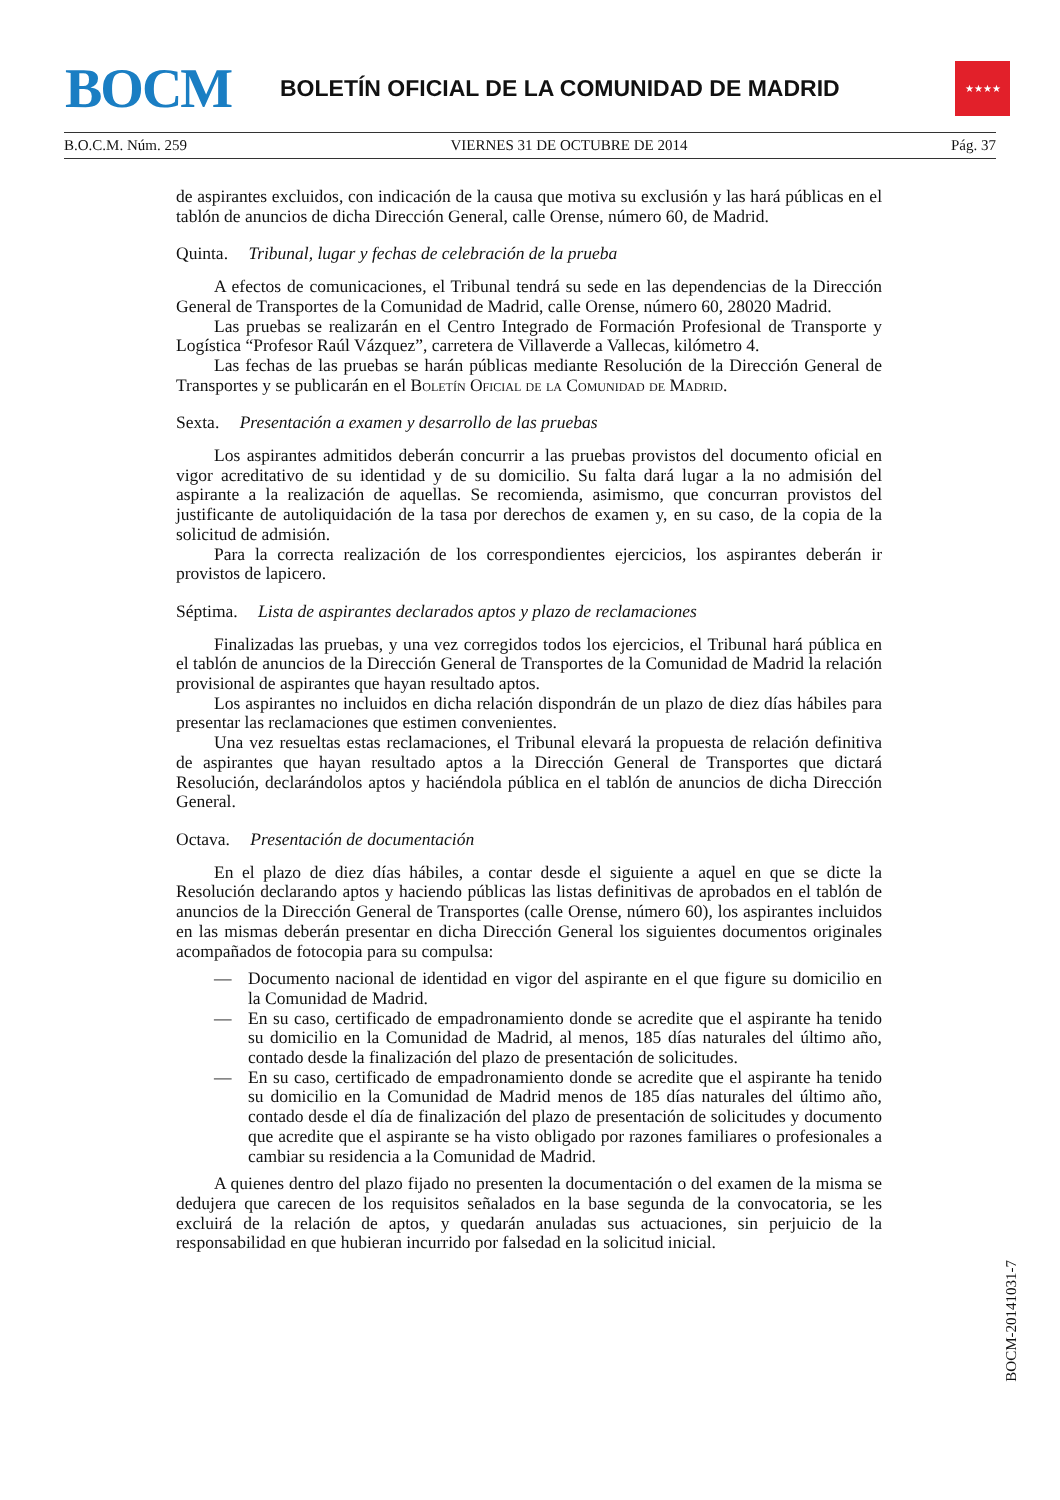BOCM
BOLETÍN OFICIAL DE LA COMUNIDAD DE MADRID
★★★★
B.O.C.M. Núm. 259 VIERNES 31 DE OCTUBRE DE 2014 Pág. 37
de aspirantes excluidos, con indicación de la causa que motiva su exclusión y las hará públicas en el tablón de anuncios de dicha Dirección General, calle Orense, número 60, de Madrid.
Quinta. Tribunal, lugar y fechas de celebración de la prueba
A efectos de comunicaciones, el Tribunal tendrá su sede en las dependencias de la Dirección General de Transportes de la Comunidad de Madrid, calle Orense, número 60, 28020 Madrid.
Las pruebas se realizarán en el Centro Integrado de Formación Profesional de Transporte y Logística “Profesor Raúl Vázquez”, carretera de Villaverde a Vallecas, kilómetro 4.
Las fechas de las pruebas se harán públicas mediante Resolución de la Dirección General de Transportes y se publicarán en el Boletín Oficial de la Comunidad de Madrid.
Sexta. Presentación a examen y desarrollo de las pruebas
Los aspirantes admitidos deberán concurrir a las pruebas provistos del documento oficial en vigor acreditativo de su identidad y de su domicilio. Su falta dará lugar a la no admisión del aspirante a la realización de aquellas. Se recomienda, asimismo, que concurran provistos del justificante de autoliquidación de la tasa por derechos de examen y, en su caso, de la copia de la solicitud de admisión.
Para la correcta realización de los correspondientes ejercicios, los aspirantes deberán ir provistos de lapicero.
Séptima. Lista de aspirantes declarados aptos y plazo de reclamaciones
Finalizadas las pruebas, y una vez corregidos todos los ejercicios, el Tribunal hará pública en el tablón de anuncios de la Dirección General de Transportes de la Comunidad de Madrid la relación provisional de aspirantes que hayan resultado aptos.
Los aspirantes no incluidos en dicha relación dispondrán de un plazo de diez días hábiles para presentar las reclamaciones que estimen convenientes.
Una vez resueltas estas reclamaciones, el Tribunal elevará la propuesta de relación definitiva de aspirantes que hayan resultado aptos a la Dirección General de Transportes que dictará Resolución, declarándolos aptos y haciéndola pública en el tablón de anuncios de dicha Dirección General.
Octava. Presentación de documentación
En el plazo de diez días hábiles, a contar desde el siguiente a aquel en que se dicte la Resolución declarando aptos y haciendo públicas las listas definitivas de aprobados en el tablón de anuncios de la Dirección General de Transportes (calle Orense, número 60), los aspirantes incluidos en las mismas deberán presentar en dicha Dirección General los siguientes documentos originales acompañados de fotocopia para su compulsa:
— Documento nacional de identidad en vigor del aspirante en el que figure su domicilio en la Comunidad de Madrid.
— En su caso, certificado de empadronamiento donde se acredite que el aspirante ha tenido su domicilio en la Comunidad de Madrid, al menos, 185 días naturales del último año, contado desde la finalización del plazo de presentación de solicitudes.
— En su caso, certificado de empadronamiento donde se acredite que el aspirante ha tenido su domicilio en la Comunidad de Madrid menos de 185 días naturales del último año, contado desde el día de finalización del plazo de presentación de solicitudes y documento que acredite que el aspirante se ha visto obligado por razones familiares o profesionales a cambiar su residencia a la Comunidad de Madrid.
A quienes dentro del plazo fijado no presenten la documentación o del examen de la misma se dedujera que carecen de los requisitos señalados en la base segunda de la convocatoria, se les excluirá de la relación de aptos, y quedarán anuladas sus actuaciones, sin perjuicio de la responsabilidad en que hubieran incurrido por falsedad en la solicitud inicial.
BOCM-20141031-7